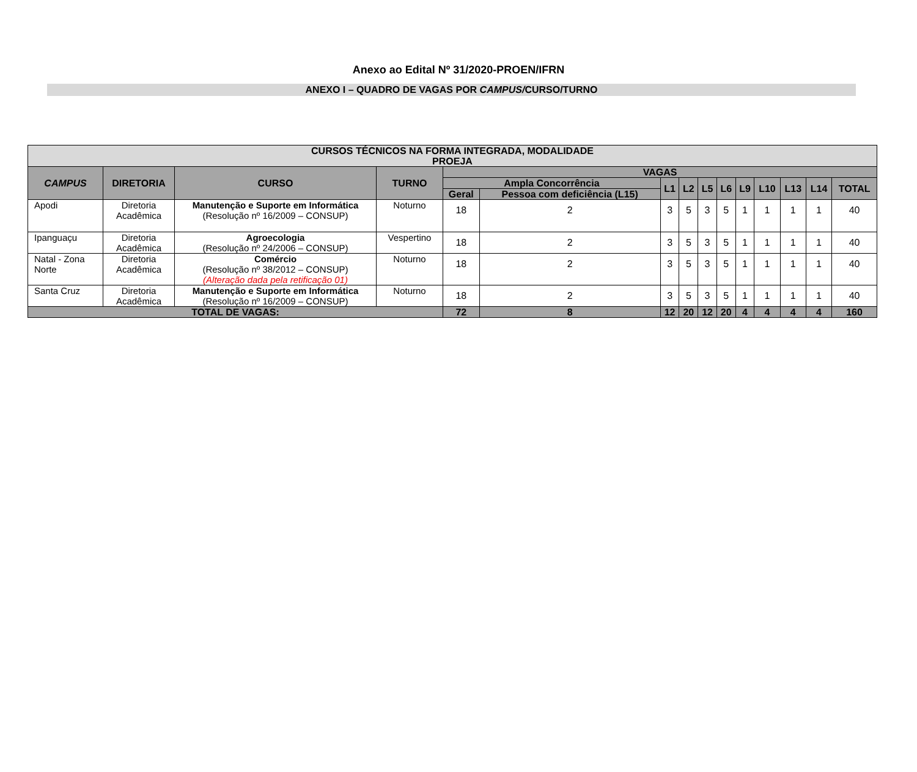Anexo ao Edital Nº 31/2020-PROEN/IFRN
ANEXO I – QUADRO DE VAGAS POR CAMPUS/CURSO/TURNO
| CURSOS TÉCNICOS NA FORMA INTEGRADA, MODALIDADE PROEJA | | | | | | | | | | | | | | |
| --- | --- | --- | --- | --- | --- | --- | --- | --- | --- | --- | --- | --- | --- | --- |
| CAMPUS | DIRETORIA | CURSO | TURNO | VAGAS | | | | | | | | | | |
| | | | | Ampla Concorrência | | L1 | L2 | L5 | L6 | L9 | L10 | L13 | L14 | TOTAL |
| | | | | Geral | Pessoa com deficiência (L15) | | | | | | | | | |
| Apodi | Diretoria Acadêmica | Manutenção e Suporte em Informática (Resolução nº 16/2009 – CONSUP) | Noturno | 18 | 2 | 3 | 5 | 3 | 5 | 1 | 1 | 1 | 1 | 40 |
| Ipanguaçu | Diretoria Acadêmica | Agroecologia (Resolução nº 24/2006 – CONSUP) | Vespertino | 18 | 2 | 3 | 5 | 3 | 5 | 1 | 1 | 1 | 1 | 40 |
| Natal - Zona Norte | Diretoria Acadêmica | Comércio (Resolução nº 38/2012 – CONSUP) (Alteração dada pela retificação 01) | Noturno | 18 | 2 | 3 | 5 | 3 | 5 | 1 | 1 | 1 | 1 | 40 |
| Santa Cruz | Diretoria Acadêmica | Manutenção e Suporte em Informática (Resolução nº 16/2009 – CONSUP) | Noturno | 18 | 2 | 3 | 5 | 3 | 5 | 1 | 1 | 1 | 1 | 40 |
| TOTAL DE VAGAS: | | | | 72 | 8 | 12 | 20 | 12 | 20 | 4 | 4 | 4 | 4 | 160 |